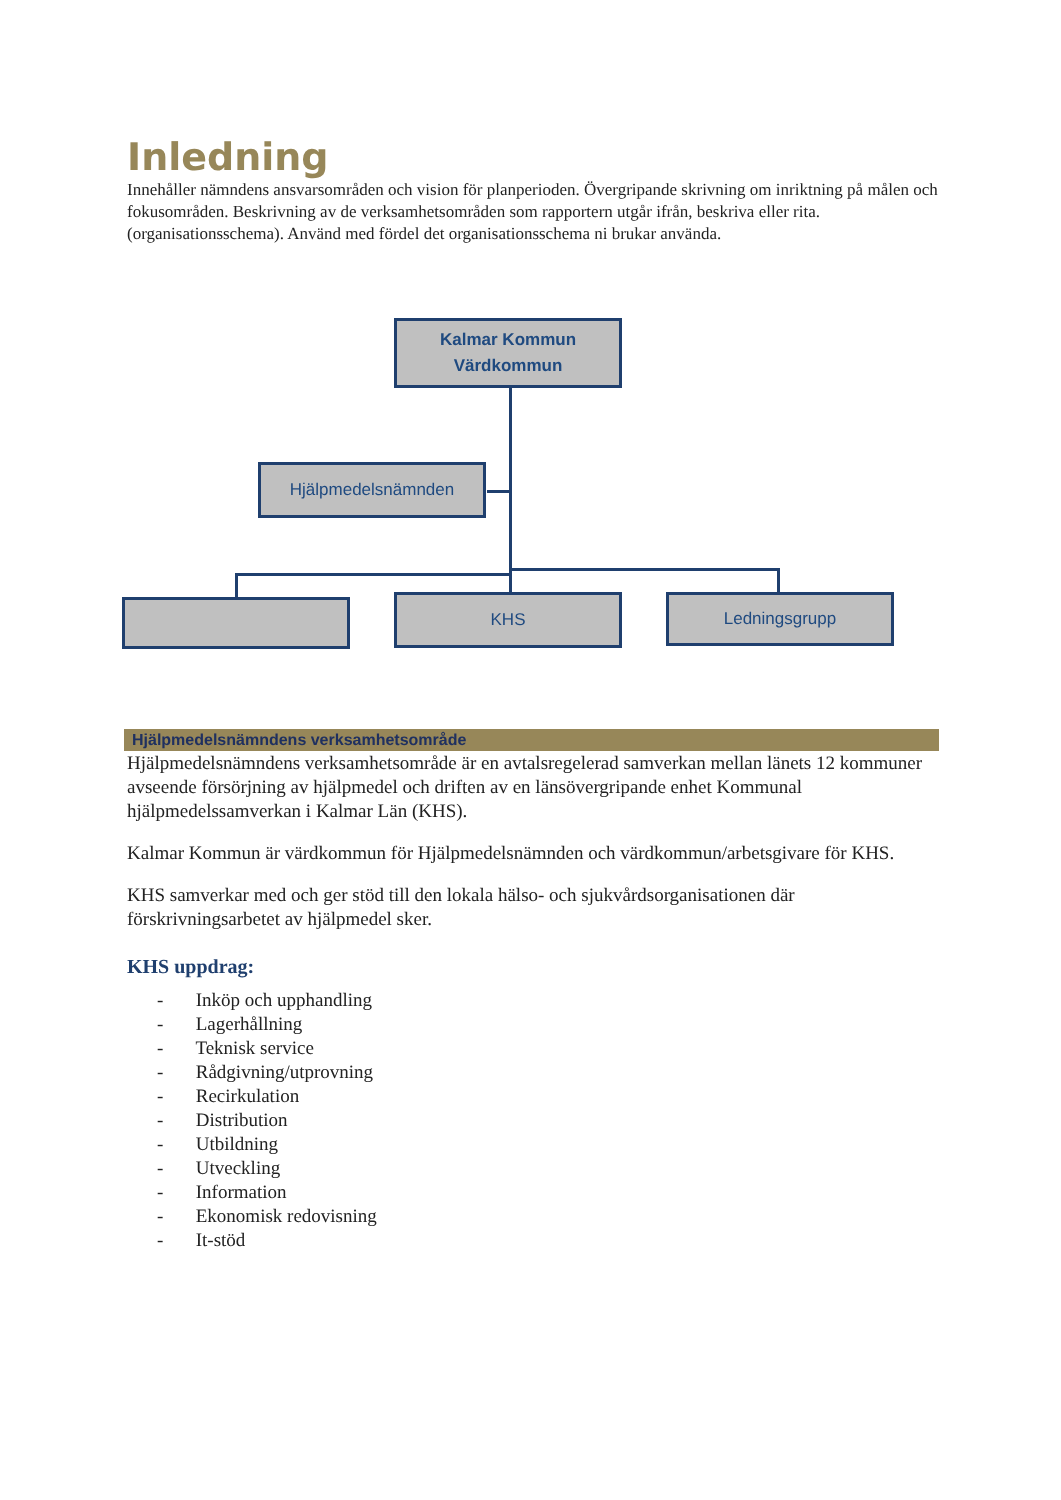Inledning
Innehåller nämndens ansvarsområden och vision för planperioden. Övergripande skrivning om inriktning på målen och fokusområden. Beskrivning av de verksamhetsområden som rapportern utgår ifrån, beskriva eller rita. (organisationsschema). Använd med fördel det organisationsschema ni brukar använda.
Kalmar Kommun
Värdkommun
Hjälpmedelsnämnden
KHS Ledningsgrupp
Hjälpmedelsnämndens verksamhetsområde
Hjälpmedelsnämndens verksamhetsområde är en avtalsregelerad samverkan mellan länets 12 kommuner avseende försörjning av hjälpmedel och driften av en länsövergripande enhet Kommunal hjälpmedelssamverkan i Kalmar Län (KHS).
Kalmar Kommun är värdkommun för Hjälpmedelsnämnden och värdkommun/arbetsgivare för KHS.
KHS samverkar med och ger stöd till den lokala hälso- och sjukvårdsorganisationen där förskrivningsarbetet av hjälpmedel sker.
KHS uppdrag:
- Inköp och upphandling
- Lagerhållning
- Teknisk service
- Rådgivning/utprovning
- Recirkulation
- Distribution
- Utbildning
- Utveckling
- Information
- Ekonomisk redovisning
- It-stöd